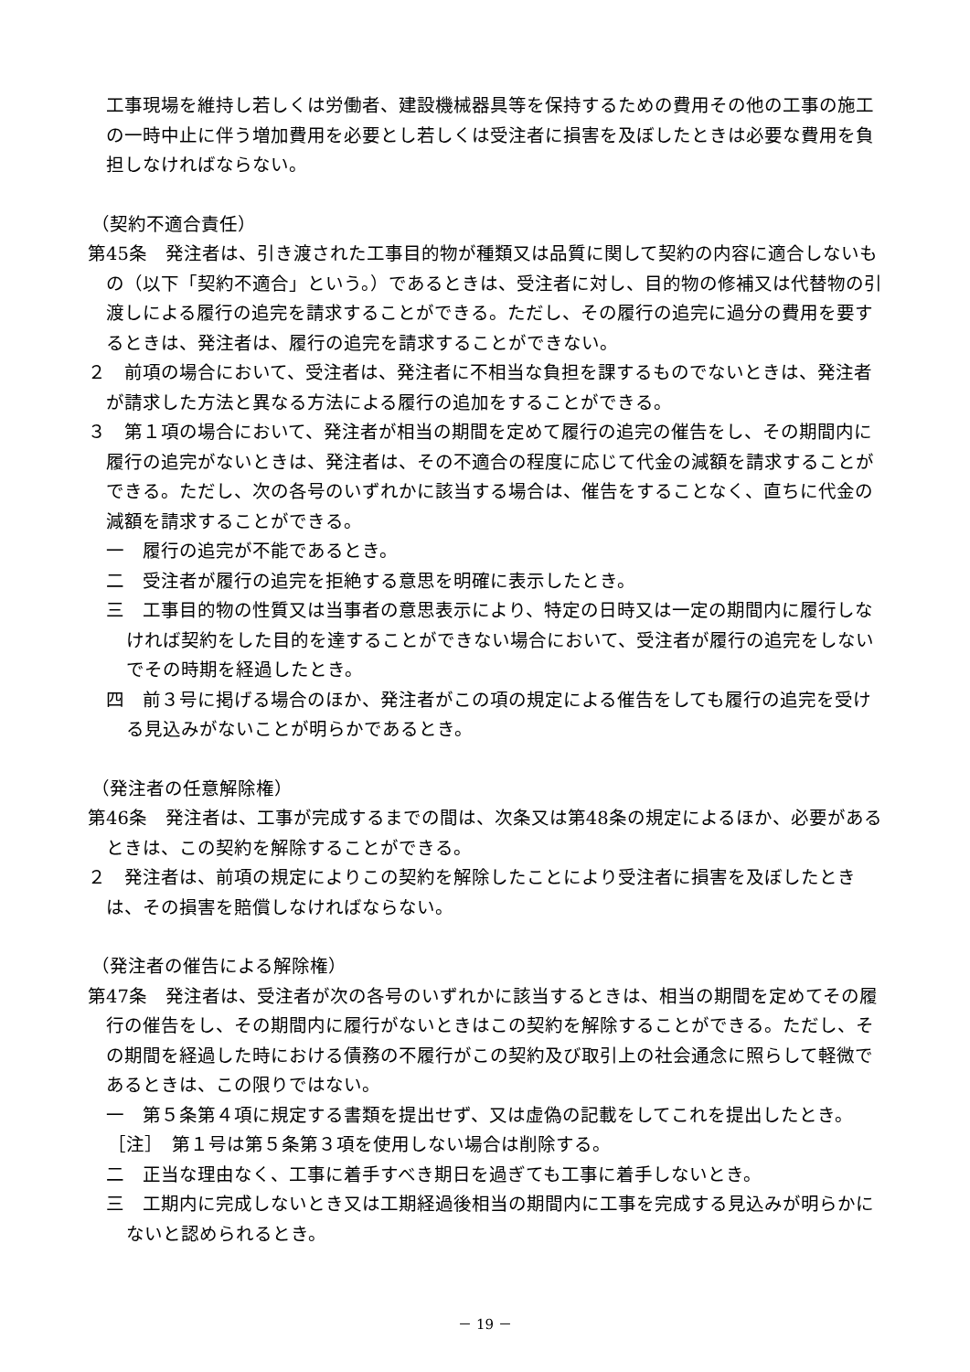工事現場を維持し若しくは労働者、建設機械器具等を保持するための費用その他の工事の施工の一時中止に伴う増加費用を必要とし若しくは受注者に損害を及ぼしたときは必要な費用を負担しなければならない。
（契約不適合責任）
第45条　発注者は、引き渡された工事目的物が種類又は品質に関して契約の内容に適合しないもの（以下「契約不適合」という。）であるときは、受注者に対し、目的物の修補又は代替物の引渡しによる履行の追完を請求することができる。ただし、その履行の追完に過分の費用を要するときは、発注者は、履行の追完を請求することができない。
２　前項の場合において、受注者は、発注者に不相当な負担を課するものでないときは、発注者が請求した方法と異なる方法による履行の追加をすることができる。
３　第１項の場合において、発注者が相当の期間を定めて履行の追完の催告をし、その期間内に履行の追完がないときは、発注者は、その不適合の程度に応じて代金の減額を請求することができる。ただし、次の各号のいずれかに該当する場合は、催告をすることなく、直ちに代金の減額を請求することができる。
一　履行の追完が不能であるとき。
二　受注者が履行の追完を拒絶する意思を明確に表示したとき。
三　工事目的物の性質又は当事者の意思表示により、特定の日時又は一定の期間内に履行しなければ契約をした目的を達することができない場合において、受注者が履行の追完をしないでその時期を経過したとき。
四　前３号に掲げる場合のほか、発注者がこの項の規定による催告をしても履行の追完を受ける見込みがないことが明らかであるとき。
（発注者の任意解除権）
第46条　発注者は、工事が完成するまでの間は、次条又は第48条の規定によるほか、必要があるときは、この契約を解除することができる。
２　発注者は、前項の規定によりこの契約を解除したことにより受注者に損害を及ぼしたときは、その損害を賠償しなければならない。
（発注者の催告による解除権）
第47条　発注者は、受注者が次の各号のいずれかに該当するときは、相当の期間を定めてその履行の催告をし、その期間内に履行がないときはこの契約を解除することができる。ただし、その期間を経過した時における債務の不履行がこの契約及び取引上の社会通念に照らして軽微であるときは、この限りではない。
一　第５条第４項に規定する書類を提出せず、又は虚偽の記載をしてこれを提出したとき。
［注］　第１号は第５条第３項を使用しない場合は削除する。
二　正当な理由なく、工事に着手すべき期日を過ぎても工事に着手しないとき。
三　工期内に完成しないとき又は工期経過後相当の期間内に工事を完成する見込みが明らかにないと認められるとき。
－ 19 －